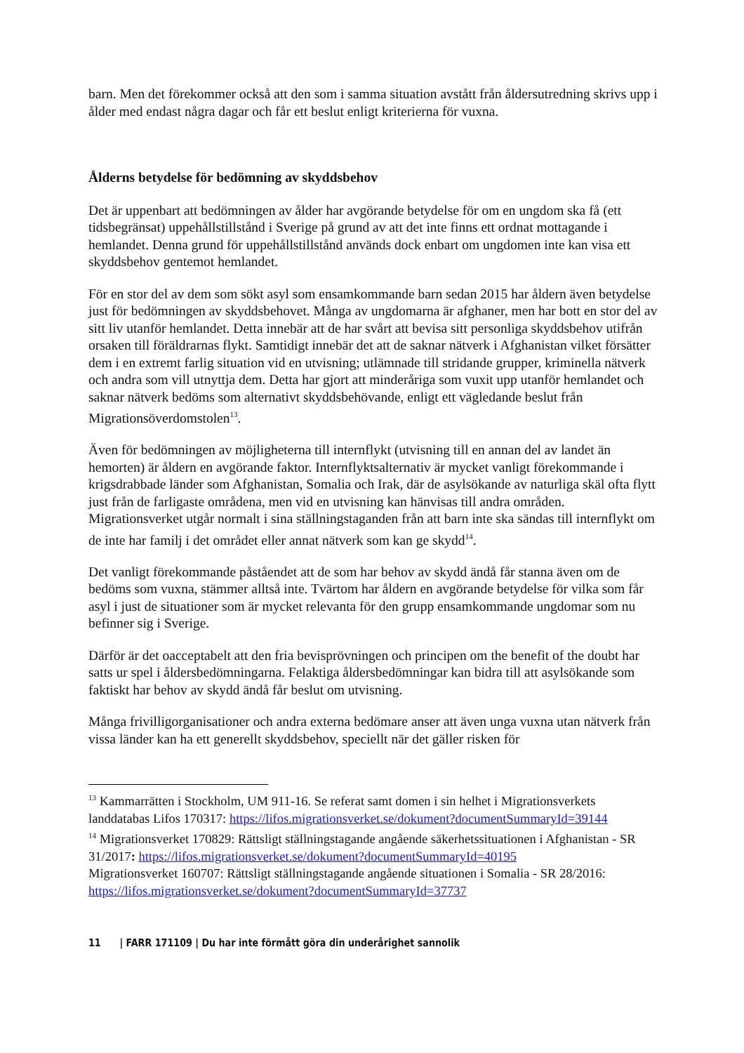barn. Men det förekommer också att den som i samma situation avstått från åldersutredning skrivs upp i ålder med endast några dagar och får ett beslut enligt kriterierna för vuxna.
Ålderns betydelse för bedömning av skyddsbehov
Det är uppenbart att bedömningen av ålder har avgörande betydelse för om en ungdom ska få (ett tidsbegränsat) uppehållstillstånd i Sverige på grund av att det inte finns ett ordnat mottagande i hemlandet. Denna grund för uppehållstillstånd används dock enbart om ungdomen inte kan visa ett skyddsbehov gentemot hemlandet.
För en stor del av dem som sökt asyl som ensamkommande barn sedan 2015 har åldern även betydelse just för bedömningen av skyddsbehovet. Många av ungdomarna är afghaner, men har bott en stor del av sitt liv utanför hemlandet. Detta innebär att de har svårt att bevisa sitt personliga skyddsbehov utifrån orsaken till föräldrarnas flykt. Samtidigt innebär det att de saknar nätverk i Afghanistan vilket försätter dem i en extremt farlig situation vid en utvisning; utlämnade till stridande grupper, kriminella nätverk och andra som vill utnyttja dem. Detta har gjort att minderåriga som vuxit upp utanför hemlandet och saknar nätverk bedöms som alternativt skyddsbehövande, enligt ett vägledande beslut från Migrationsöverdomstolen<sup>13</sup>.
Även för bedömningen av möjligheterna till internflykt (utvisning till en annan del av landet än hemorten) är åldern en avgörande faktor. Internflyktsalternativ är mycket vanligt förekommande i krigsdrabbade länder som Afghanistan, Somalia och Irak, där de asylsökande av naturliga skäl ofta flytt just från de farligaste områdena, men vid en utvisning kan hänvisas till andra områden. Migrationsverket utgår normalt i sina ställningstaganden från att barn inte ska sändas till internflykt om de inte har familj i det området eller annat nätverk som kan ge skydd<sup>14</sup>.
Det vanligt förekommande påståendet att de som har behov av skydd ändå får stanna även om de bedöms som vuxna, stämmer alltså inte. Tvärtom har åldern en avgörande betydelse för vilka som får asyl i just de situationer som är mycket relevanta för den grupp ensamkommande ungdomar som nu befinner sig i Sverige.
Därför är det oacceptabelt att den fria bevisprövningen och principen om the benefit of the doubt har satts ur spel i åldersbedömningarna. Felaktiga åldersbedömningar kan bidra till att asylsökande som faktiskt har behov av skydd ändå får beslut om utvisning.
Många frivilligorganisationer och andra externa bedömare anser att även unga vuxna utan nätverk från vissa länder kan ha ett generellt skyddsbehov, speciellt när det gäller risken för
<sup>13</sup> Kammarrätten i Stockholm, UM 911-16. Se referat samt domen i sin helhet i Migrationsverkets landdatabas Lifos 170317: https://lifos.migrationsverket.se/dokument?documentSummaryId=39144
<sup>14</sup> Migrationsverket 170829: Rättsligt ställningstagande angående säkerhetssituationen i Afghanistan - SR 31/2017: https://lifos.migrationsverket.se/dokument?documentSummaryId=40195
Migrationsverket 160707: Rättsligt ställningstagande angående situationen i Somalia - SR 28/2016: https://lifos.migrationsverket.se/dokument?documentSummaryId=37737
11 | FARR 171109 | Du har inte förmått göra din underårighet sannolik